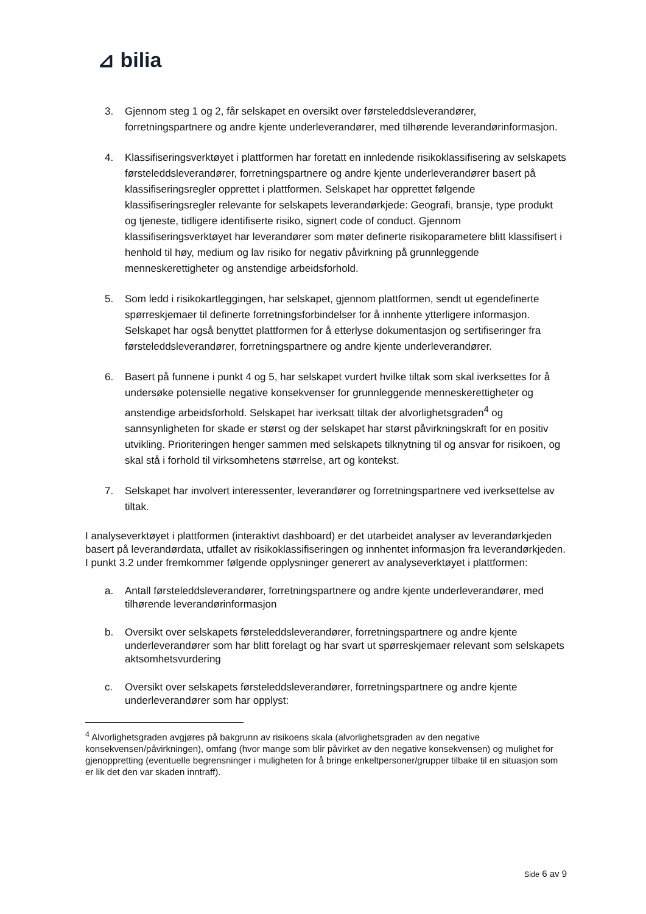⊿ bilia
3. Gjennom steg 1 og 2, får selskapet en oversikt over førsteleddsleverandører, forretningspartnere og andre kjente underleverandører, med tilhørende leverandørinformasjon.
4. Klassifiseringsverktøyet i plattformen har foretatt en innledende risikoklassifisering av selskapets førsteleddsleverandører, forretningspartnere og andre kjente underleverandører basert på klassifiseringsregler opprettet i plattformen. Selskapet har opprettet følgende klassifiseringsregler relevante for selskapets leverandørkjede: Geografi, bransje, type produkt og tjeneste, tidligere identifiserte risiko, signert code of conduct. Gjennom klassifiseringsverktøyet har leverandører som møter definerte risikoparametere blitt klassifisert i henhold til høy, medium og lav risiko for negativ påvirkning på grunnleggende menneskerettigheter og anstendige arbeidsforhold.
5. Som ledd i risikokartleggingen, har selskapet, gjennom plattformen, sendt ut egendefinerte spørreskjemaer til definerte forretningsforbindelser for å innhente ytterligere informasjon. Selskapet har også benyttet plattformen for å etterlyse dokumentasjon og sertifiseringer fra førsteleddsleverandører, forretningspartnere og andre kjente underleverandører.
6. Basert på funnene i punkt 4 og 5, har selskapet vurdert hvilke tiltak som skal iverksettes for å undersøke potensielle negative konsekvenser for grunnleggende menneskerettigheter og anstendige arbeidsforhold. Selskapet har iverksatt tiltak der alvorlighetsgraden<sup>4</sup> og sannsynligheten for skade er størst og der selskapet har størst påvirkningskraft for en positiv utvikling. Prioriteringen henger sammen med selskapets tilknytning til og ansvar for risikoen, og skal stå i forhold til virksomhetens størrelse, art og kontekst.
7. Selskapet har involvert interessenter, leverandører og forretningspartnere ved iverksettelse av tiltak.
I analyseverktøyet i plattformen (interaktivt dashboard) er det utarbeidet analyser av leverandørkjeden basert på leverandørdata, utfallet av risikoklassifiseringen og innhentet informasjon fra leverandørkjeden. I punkt 3.2 under fremkommer følgende opplysninger generert av analyseverktøyet i plattformen:
a. Antall førsteleddsleverandører, forretningspartnere og andre kjente underleverandører, med tilhørende leverandørinformasjon
b. Oversikt over selskapets førsteleddsleverandører, forretningspartnere og andre kjente underleverandører som har blitt forelagt og har svart ut spørreskjemaer relevant som selskapets aktsomhetsvurdering
c. Oversikt over selskapets førsteleddsleverandører, forretningspartnere og andre kjente underleverandører som har opplyst:
<sup>4</sup> Alvorlighetsgraden avgjøres på bakgrunn av risikoens skala (alvorlighetsgraden av den negative konsekvensen/påvirkningen), omfang (hvor mange som blir påvirket av den negative konsekvensen) og mulighet for gjenoppretting (eventuelle begrensninger i muligheten for å bringe enkeltpersoner/grupper tilbake til en situasjon som er lik det den var skaden inntraff).
Side 6 av 9